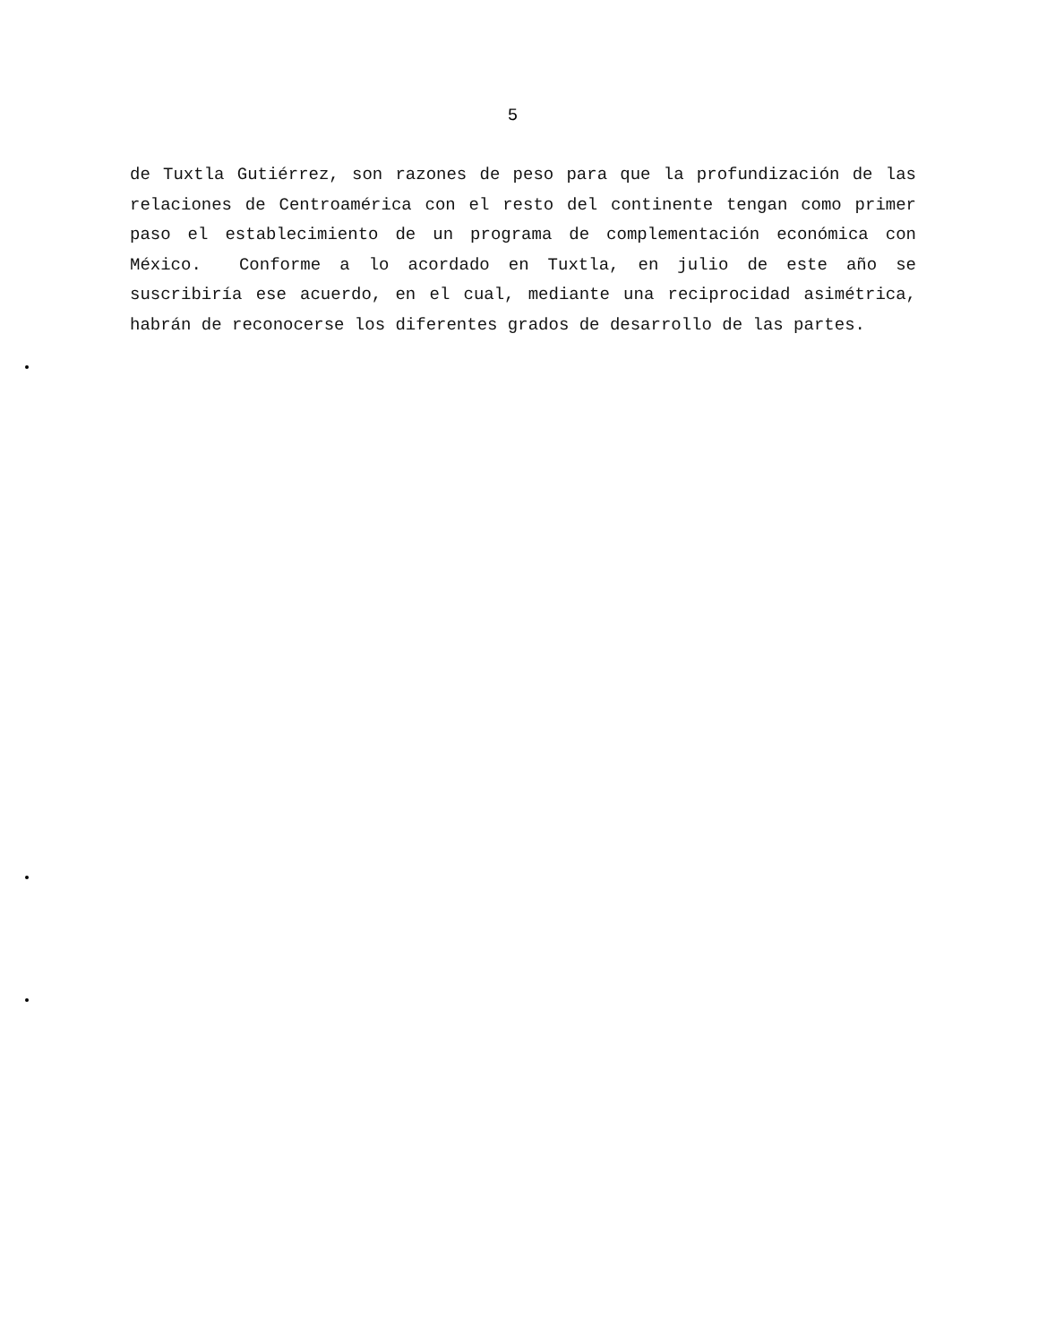5
de Tuxtla Gutiérrez, son razones de peso para que la profundización de las relaciones de Centroamérica con el resto del continente tengan como primer paso el establecimiento de un programa de complementación económica con México. Conforme a lo acordado en Tuxtla, en julio de este año se suscribiría ese acuerdo, en el cual, mediante una reciprocidad asimétrica, habrán de reconocerse los diferentes grados de desarrollo de las partes.